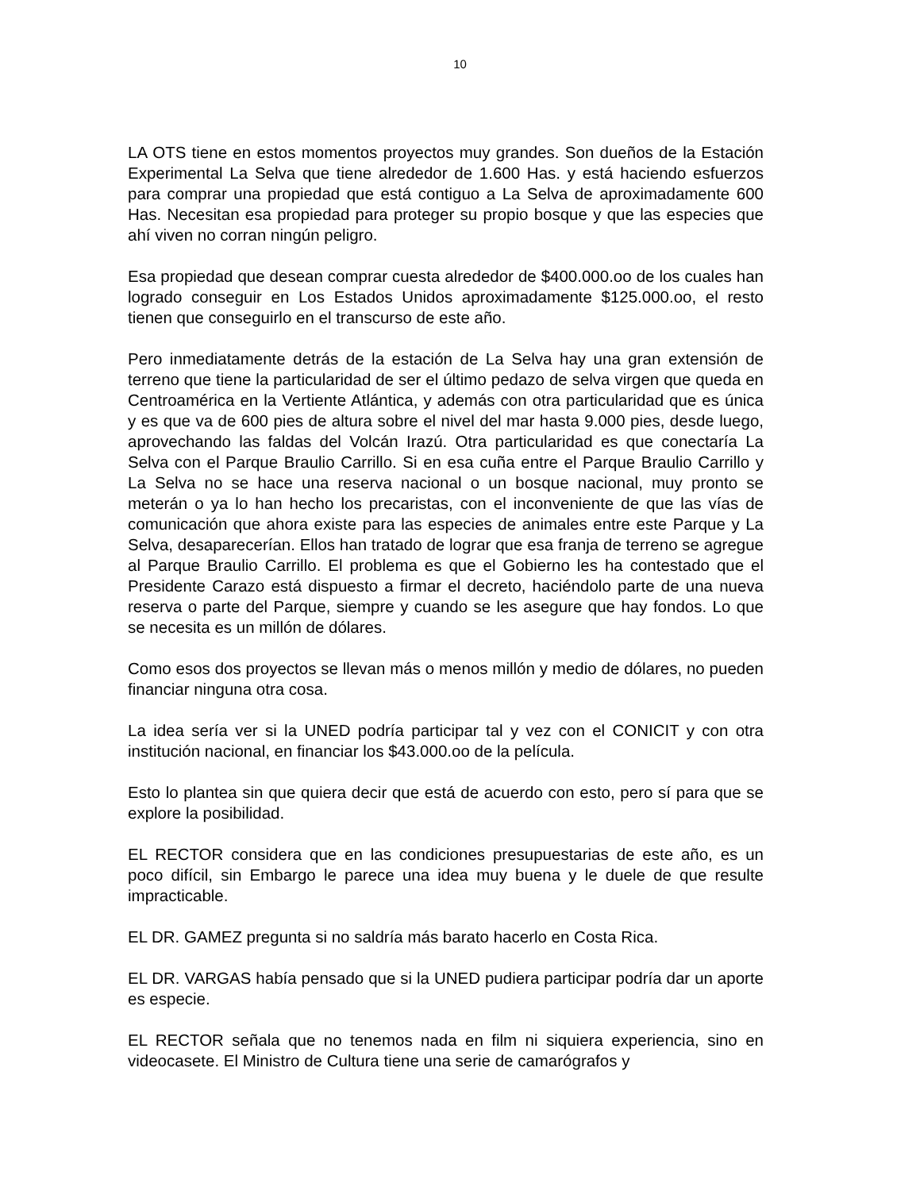10
LA OTS tiene en estos momentos proyectos muy grandes. Son dueños de la Estación Experimental La Selva que tiene alrededor de 1.600 Has. y está haciendo esfuerzos para comprar una propiedad que está contiguo a La Selva de aproximadamente 600 Has. Necesitan esa propiedad para proteger su propio bosque y que las especies que ahí viven no corran ningún peligro.
Esa propiedad que desean comprar cuesta alrededor de $400.000.oo de los cuales han logrado conseguir en Los Estados Unidos aproximadamente $125.000.oo, el resto tienen que conseguirlo en el transcurso de este año.
Pero inmediatamente detrás de la estación de La Selva hay una gran extensión de terreno que tiene la particularidad de ser el último pedazo de selva virgen que queda en Centroamérica en la Vertiente Atlántica, y además con otra particularidad que es única y es que va de 600 pies de altura sobre el nivel del mar hasta 9.000 pies, desde luego, aprovechando las faldas del Volcán Irazú. Otra particularidad es que conectaría La Selva con el Parque Braulio Carrillo. Si en esa cuña entre el Parque Braulio Carrillo y La Selva no se hace una reserva nacional o un bosque nacional, muy pronto se meterán o ya lo han hecho los precaristas, con el inconveniente de que las vías de comunicación que ahora existe para las especies de animales entre este Parque y La Selva, desaparecerían. Ellos han tratado de lograr que esa franja de terreno se agregue al Parque Braulio Carrillo. El problema es que el Gobierno les ha contestado que el Presidente Carazo está dispuesto a firmar el decreto, haciéndolo parte de una nueva reserva o parte del Parque, siempre y cuando se les asegure que hay fondos. Lo que se necesita es un millón de dólares.
Como esos dos proyectos se llevan más o menos millón y medio de dólares, no pueden financiar ninguna otra cosa.
La idea sería ver si la UNED podría participar tal y vez con el CONICIT y con otra institución nacional, en financiar los $43.000.oo de la película.
Esto lo plantea sin que quiera decir que está de acuerdo con esto, pero sí para que se explore la posibilidad.
EL RECTOR considera que en las condiciones presupuestarias de este año, es un poco difícil, sin Embargo le parece una idea muy buena y le duele de que resulte impracticable.
EL DR. GAMEZ pregunta si no saldría más barato hacerlo en Costa Rica.
EL DR. VARGAS había pensado que si la UNED pudiera participar podría dar un aporte es especie.
EL RECTOR señala que no tenemos nada en film ni siquiera experiencia, sino en videocasete. El Ministro de Cultura tiene una serie de camarógrafos y